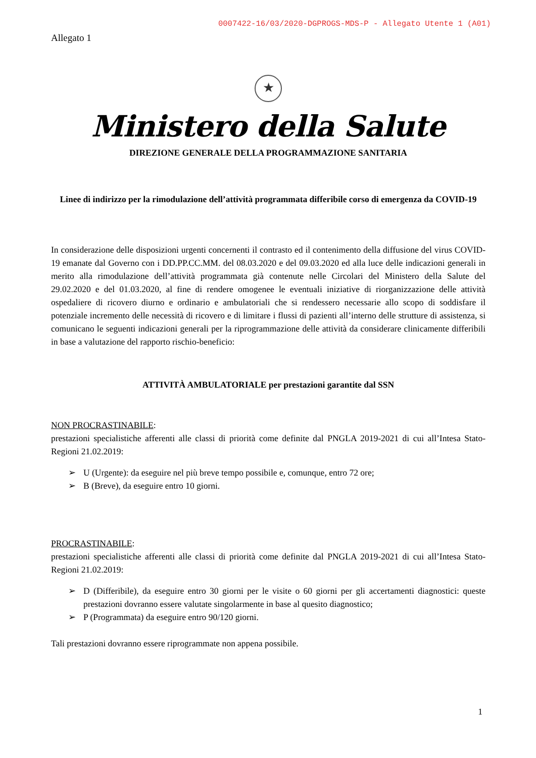0007422-16/03/2020-DGPROGS-MDS-P - Allegato Utente 1 (A01)
Allegato 1
★
Ministero della Salute
DIREZIONE GENERALE DELLA PROGRAMMAZIONE SANITARIA
Linee di indirizzo per la rimodulazione dell’attività programmata differibile corso di emergenza da COVID-19
In considerazione delle disposizioni urgenti concernenti il contrasto ed il contenimento della diffusione del virus COVID-19 emanate dal Governo con i DD.PP.CC.MM. del 08.03.2020 e del 09.03.2020 ed alla luce delle indicazioni generali in merito alla rimodulazione dell’attività programmata già contenute nelle Circolari del Ministero della Salute del 29.02.2020 e del 01.03.2020, al fine di rendere omogenee le eventuali iniziative di riorganizzazione delle attività ospedaliere di ricovero diurno e ordinario e ambulatoriali che si rendessero necessarie allo scopo di soddisfare il potenziale incremento delle necessità di ricovero e di limitare i flussi di pazienti all’interno delle strutture di assistenza, si comunicano le seguenti indicazioni generali per la riprogrammazione delle attività da considerare clinicamente differibili in base a valutazione del rapporto rischio-beneficio:
ATTIVITÀ AMBULATORIALE per prestazioni garantite dal SSN
NON PROCRASTINABILE:
prestazioni specialistiche afferenti alle classi di priorità come definite dal PNGLA 2019-2021 di cui all’Intesa Stato-Regioni 21.02.2019:
➢ U (Urgente): da eseguire nel più breve tempo possibile e, comunque, entro 72 ore;
➢ B (Breve), da eseguire entro 10 giorni.
PROCRASTINABILE:
prestazioni specialistiche afferenti alle classi di priorità come definite dal PNGLA 2019-2021 di cui all’Intesa Stato-Regioni 21.02.2019:
➢ D (Differibile), da eseguire entro 30 giorni per le visite o 60 giorni per gli accertamenti diagnostici: queste prestazioni dovranno essere valutate singolarmente in base al quesito diagnostico;
➢ P (Programmata) da eseguire entro 90/120 giorni.
Tali prestazioni dovranno essere riprogrammate non appena possibile.
1